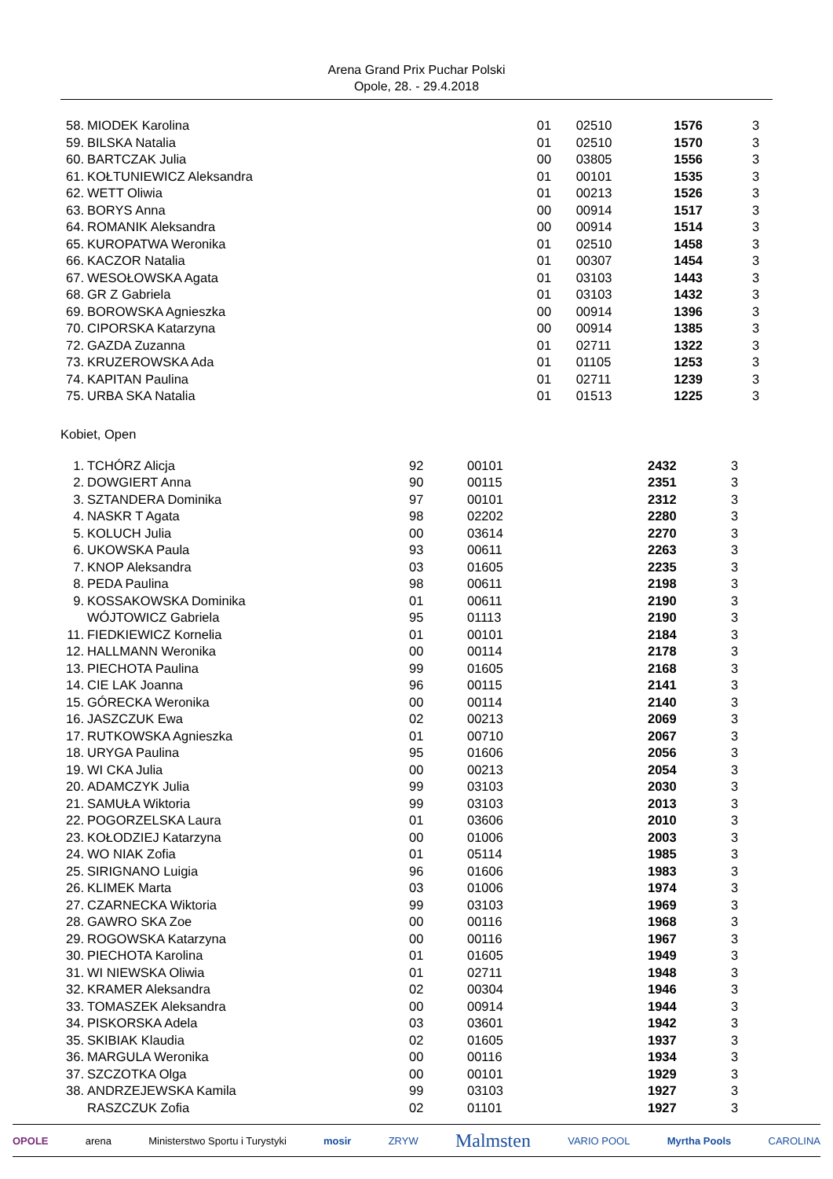Arena Grand Prix Puchar Polski
Opole, 28. - 29.4.2018
| 58. | MIODEK Karolina | 01 | 02510 | 1576 | 3 |
| 59. | BILSKA Natalia | 01 | 02510 | 1570 | 3 |
| 60. | BARTCZAK Julia | 00 | 03805 | 1556 | 3 |
| 61. | KOŁTUNIEWICZ Aleksandra | 01 | 00101 | 1535 | 3 |
| 62. | WETT Oliwia | 01 | 00213 | 1526 | 3 |
| 63. | BORYS Anna | 00 | 00914 | 1517 | 3 |
| 64. | ROMANIK Aleksandra | 00 | 00914 | 1514 | 3 |
| 65. | KUROPATWA Weronika | 01 | 02510 | 1458 | 3 |
| 66. | KACZOR Natalia | 01 | 00307 | 1454 | 3 |
| 67. | WESOŁOWSKA Agata | 01 | 03103 | 1443 | 3 |
| 68. | GR Z Gabriela | 01 | 03103 | 1432 | 3 |
| 69. | BOROWSKA Agnieszka | 00 | 00914 | 1396 | 3 |
| 70. | CIPORSKA Katarzyna | 00 | 00914 | 1385 | 3 |
| 72. | GAZDA Zuzanna | 01 | 02711 | 1322 | 3 |
| 73. | KRUZEROWSKA Ada | 01 | 01105 | 1253 | 3 |
| 74. | KAPITAN Paulina | 01 | 02711 | 1239 | 3 |
| 75. | URBA SKA Natalia | 01 | 01513 | 1225 | 3 |
Kobiet, Open
| 1. | TCHÓRZ Alicja | 92 | 00101 | 2432 | 3 |
| 2. | DOWGIERT Anna | 90 | 00115 | 2351 | 3 |
| 3. | SZTANDERA Dominika | 97 | 00101 | 2312 | 3 |
| 4. | NASKR T Agata | 98 | 02202 | 2280 | 3 |
| 5. | KOLUCH Julia | 00 | 03614 | 2270 | 3 |
| 6. | UKOWSKA Paula | 93 | 00611 | 2263 | 3 |
| 7. | KNOP Aleksandra | 03 | 01605 | 2235 | 3 |
| 8. | PEDA Paulina | 98 | 00611 | 2198 | 3 |
| 9. | KOSSAKOWSKA Dominika | 01 | 00611 | 2190 | 3 |
| | WÓJTOWICZ Gabriela | 95 | 01113 | 2190 | 3 |
| 11. | FIEDKIEWICZ Kornelia | 01 | 00101 | 2184 | 3 |
| 12. | HALLMANN Weronika | 00 | 00114 | 2178 | 3 |
| 13. | PIECHOTA Paulina | 99 | 01605 | 2168 | 3 |
| 14. | CIE LAK Joanna | 96 | 00115 | 2141 | 3 |
| 15. | GÓRECKA Weronika | 00 | 00114 | 2140 | 3 |
| 16. | JASZCZUK Ewa | 02 | 00213 | 2069 | 3 |
| 17. | RUTKOWSKA Agnieszka | 01 | 00710 | 2067 | 3 |
| 18. | URYGA Paulina | 95 | 01606 | 2056 | 3 |
| 19. | WI CKA Julia | 00 | 00213 | 2054 | 3 |
| 20. | ADAMCZYK Julia | 99 | 03103 | 2030 | 3 |
| 21. | SAMUŁA Wiktoria | 99 | 03103 | 2013 | 3 |
| 22. | POGORZELSKA Laura | 01 | 03606 | 2010 | 3 |
| 23. | KOŁODZIEJ Katarzyna | 00 | 01006 | 2003 | 3 |
| 24. | WO NIAK Zofia | 01 | 05114 | 1985 | 3 |
| 25. | SIRIGNANO Luigia | 96 | 01606 | 1983 | 3 |
| 26. | KLIMEK Marta | 03 | 01006 | 1974 | 3 |
| 27. | CZARNECKA Wiktoria | 99 | 03103 | 1969 | 3 |
| 28. | GAWRO SKA Zoe | 00 | 00116 | 1968 | 3 |
| 29. | ROGOWSKA Katarzyna | 00 | 00116 | 1967 | 3 |
| 30. | PIECHOTA Karolina | 01 | 01605 | 1949 | 3 |
| 31. | WI NIEWSKA Oliwia | 01 | 02711 | 1948 | 3 |
| 32. | KRAMER Aleksandra | 02 | 00304 | 1946 | 3 |
| 33. | TOMASZEK Aleksandra | 00 | 00914 | 1944 | 3 |
| 34. | PISKORSKA Adela | 03 | 03601 | 1942 | 3 |
| 35. | SKIBIAK Klaudia | 02 | 01605 | 1937 | 3 |
| 36. | MARGULA Weronika | 00 | 00116 | 1934 | 3 |
| 37. | SZCZOTKA Olga | 00 | 00101 | 1929 | 3 |
| 38. | ANDRZEJEWSKA Kamila | 99 | 03103 | 1927 | 3 |
| | RASZCZUK Zofia | 02 | 01101 | 1927 | 3 |
OPOLE arena Ministerstwo Sportu i Turystyki mosir ZRYW Malmsten VARIO POOL Myrtha Pools CAROLINA